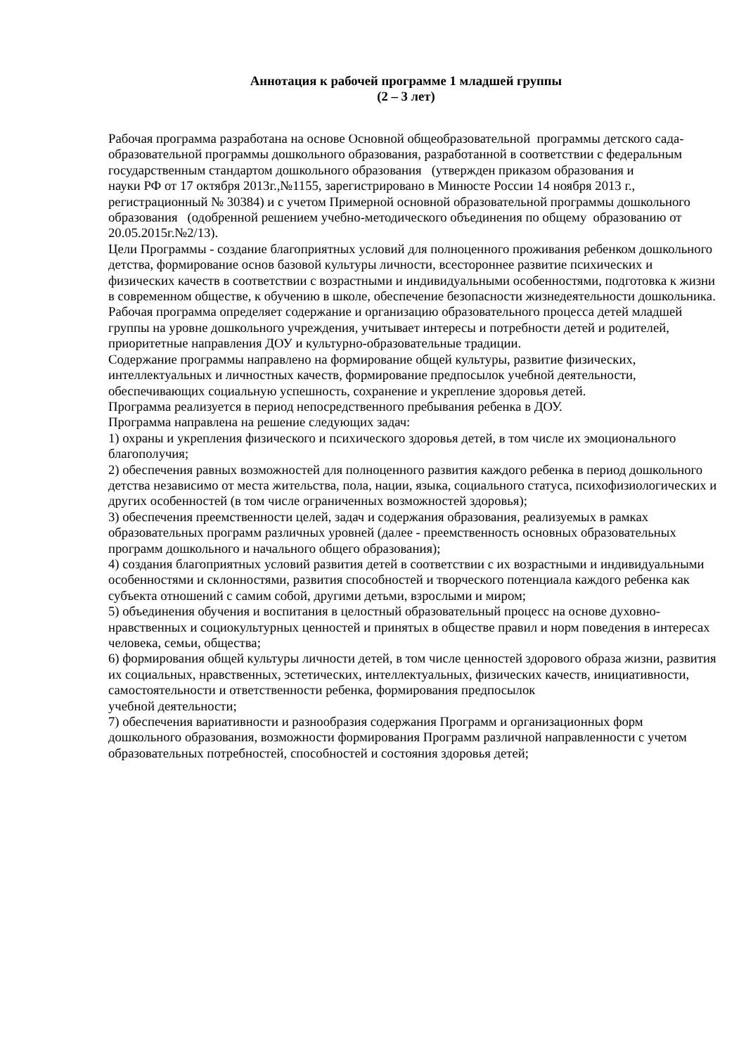Аннотация к рабочей программе 1 младшей группы
(2 – 3 лет)
Рабочая программа разработана на основе Основной общеобразовательной программы детского сада-
образовательной программы дошкольного образования, разработанной в соответствии с федеральным государственным стандартом дошкольного образования (утвержден приказом образования и
науки РФ от 17 октября 2013г.,№1155, зарегистрировано в Минюсте России 14 ноября 2013 г., регистрационный № 30384) и с учетом Примерной основной образовательной программы дошкольного образования (одобренной решением учебно-методического объединения по общему образованию от 20.05.2015г.№2/13).
Цели Программы - создание благоприятных условий для полноценного проживания ребенком дошкольного детства, формирование основ базовой культуры личности, всестороннее развитие психических и физических качеств в соответствии с возрастными и индивидуальными особенностями, подготовка к жизни в современном обществе, к обучению в школе, обеспечение безопасности жизнедеятельности дошкольника.
Рабочая программа определяет содержание и организацию образовательного процесса детей младшей группы на уровне дошкольного учреждения, учитывает интересы и потребности детей и родителей,
приоритетные направления ДОУ и культурно-образовательные традиции.
Содержание программы направлено на формирование общей культуры, развитие физических, интеллектуальных и личностных качеств, формирование предпосылок учебной деятельности, обеспечивающих социальную успешность, сохранение и укрепление здоровья детей.
Программа реализуется в период непосредственного пребывания ребенка в ДОУ.
Программа направлена на решение следующих задач:
1) охраны и укрепления физического и психического здоровья детей, в том числе их эмоционального благополучия;
2) обеспечения равных возможностей для полноценного развития каждого ребенка в период дошкольного детства независимо от места жительства, пола, нации, языка, социального статуса, психофизиологических и других особенностей (в том числе ограниченных возможностей здоровья);
3) обеспечения преемственности целей, задач и содержания образования, реализуемых в рамках образовательных программ различных уровней (далее - преемственность основных образовательных программ дошкольного и начального общего образования);
4) создания благоприятных условий развития детей в соответствии с их возрастными и индивидуальными особенностями и склонностями, развития способностей и творческого потенциала каждого ребенка как субъекта отношений с самим собой, другими детьми, взрослыми и миром;
5) объединения обучения и воспитания в целостный образовательный процесс на основе духовно-нравственных и социокультурных ценностей и принятых в обществе правил и норм поведения в интересах человека, семьи, общества;
6) формирования общей культуры личности детей, в том числе ценностей здорового образа жизни, развития их социальных, нравственных, эстетических, интеллектуальных, физических качеств, инициативности, самостоятельности и ответственности ребенка, формирования предпосылок
учебной деятельности;
7) обеспечения вариативности и разнообразия содержания Программ и организационных форм дошкольного образования, возможности формирования Программ различной направленности с учетом
образовательных потребностей, способностей и состояния здоровья детей;